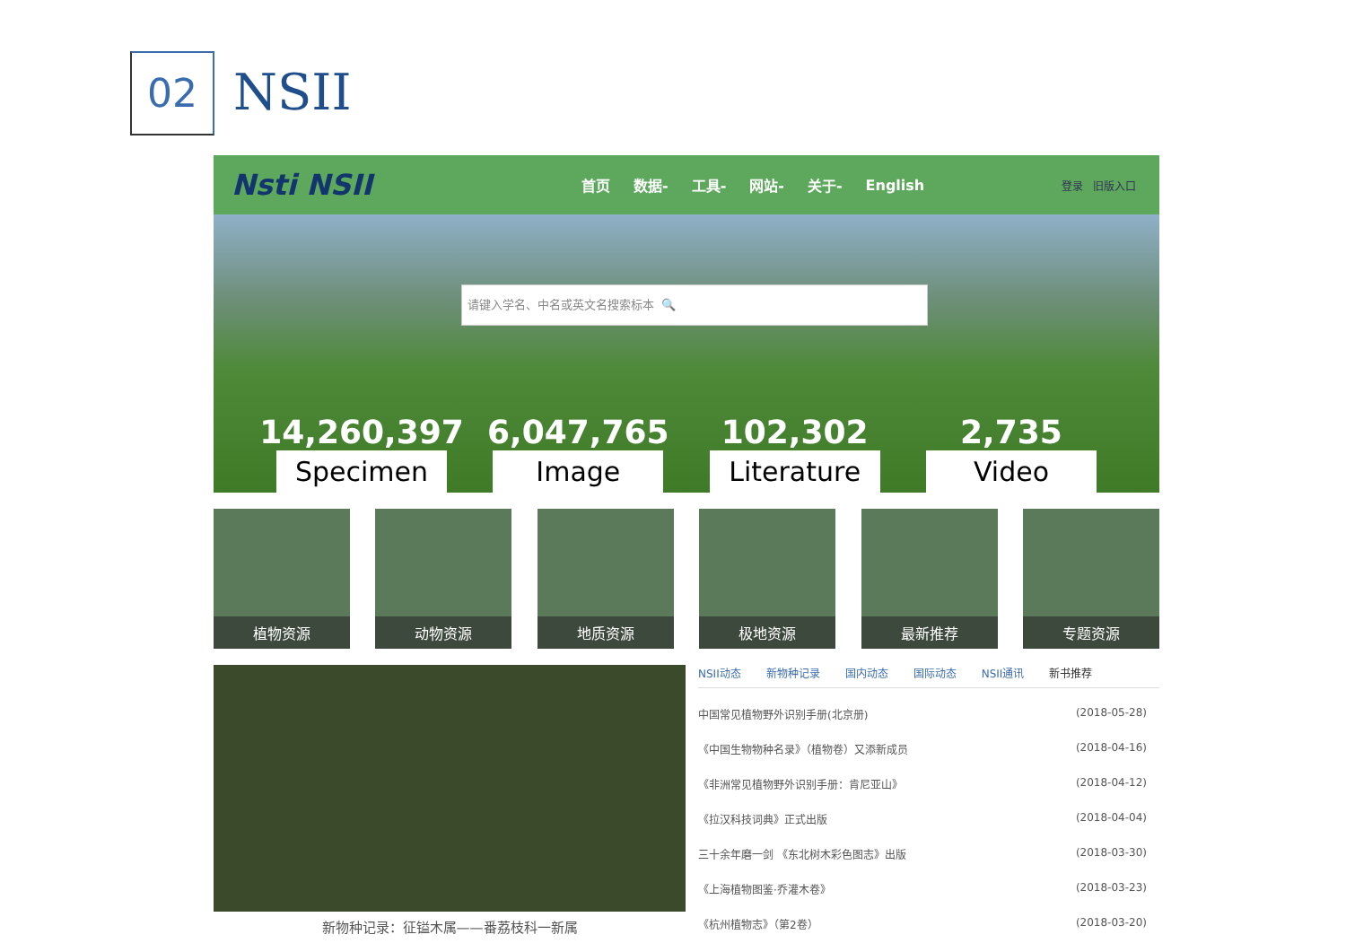02 NSII
Nsti NSII
首页 数据- 工具- 网站- 关于- English 登录 旧版入口
请键入学名、中名或英文名搜索标本 🔍
14,260,397
Specimen
6,047,765
Image
102,302
Literature
2,735
Video
植物资源 动物资源 地质资源 极地资源 最新推荐 专题资源
新物种记录：征镒木属——番荔枝科一新属
NSII动态 新物种记录 国内动态 国际动态 NSII通讯 新书推荐
中国常见植物野外识别手册(北京册) (2018-05-28)
《中国生物物种名录》（植物卷）又添新成员 (2018-04-16)
《非洲常见植物野外识别手册：肯尼亚山》 (2018-04-12)
《拉汉科技词典》正式出版 (2018-04-04)
三十余年磨一剑 《东北树木彩色图志》出版 (2018-03-30)
《上海植物图鉴·乔灌木卷》 (2018-03-23)
《杭州植物志》（第2卷） (2018-03-20)